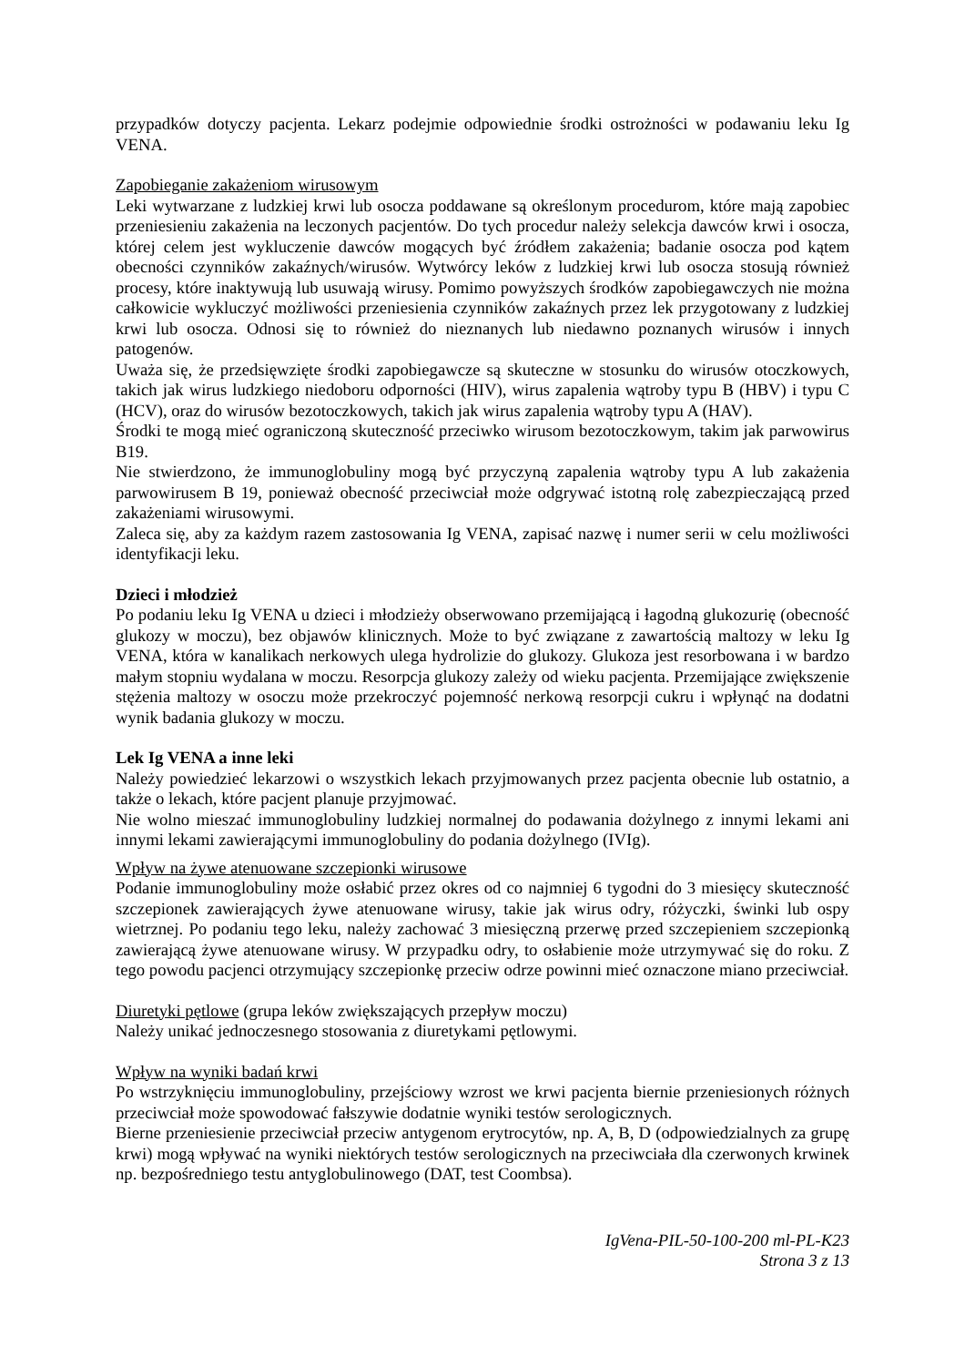przypadków dotyczy pacjenta. Lekarz podejmie odpowiednie środki ostrożności w podawaniu leku Ig VENA.
Zapobieganie zakażeniom wirusowym
Leki wytwarzane z ludzkiej krwi lub osocza poddawane są określonym procedurom, które mają zapobiec przeniesieniu zakażenia na leczonych pacjentów. Do tych procedur należy selekcja dawców krwi i osocza, której celem jest wykluczenie dawców mogących być źródłem zakażenia; badanie osocza pod kątem obecności czynników zakaźnych/wirusów. Wytwórcy leków z ludzkiej krwi lub osocza stosują również procesy, które inaktywują lub usuwają wirusy. Pomimo powyższych środków zapobiegawczych nie można całkowicie wykluczyć możliwości przeniesienia czynników zakaźnych przez lek przygotowany z ludzkiej krwi lub osocza. Odnosi się to również do nieznanych lub niedawno poznanych wirusów i innych patogenów.
Uważa się, że przedsięwzięte środki zapobiegawcze są skuteczne w stosunku do wirusów otoczkowych, takich jak wirus ludzkiego niedoboru odporności (HIV), wirus zapalenia wątroby typu B (HBV) i typu C (HCV), oraz do wirusów bezotoczkowych, takich jak wirus zapalenia wątroby typu A (HAV).
Środki te mogą mieć ograniczoną skuteczność przeciwko wirusom bezotoczkowym, takim jak parwowirus B19.
Nie stwierdzono, że immunoglobuliny mogą być przyczyną zapalenia wątroby typu A lub zakażenia parwowirusem B 19, ponieważ obecność przeciwciał może odgrywać istotną rolę zabezpieczającą przed zakażeniami wirusowymi.
Zaleca się, aby za każdym razem zastosowania Ig VENA, zapisać nazwę i numer serii w celu możliwości identyfikacji leku.
Dzieci i młodzież
Po podaniu leku Ig VENA u dzieci i młodzieży obserwowano przemijającą i łagodną glukozurię (obecność glukozy w moczu), bez objawów klinicznych. Może to być związane z zawartością maltozy w leku Ig VENA, która w kanalikach nerkowych ulega hydrolizie do glukozy. Glukoza jest resorbowana i w bardzo małym stopniu wydalana w moczu. Resorpcja glukozy zależy od wieku pacjenta. Przemijające zwiększenie stężenia maltozy w osoczu może przekroczyć pojemność nerkową resorpcji cukru i wpłynąć na dodatni wynik badania glukozy w moczu.
Lek Ig VENA a inne leki
Należy powiedzieć lekarzowi o wszystkich lekach przyjmowanych przez pacjenta obecnie lub ostatnio, a także o lekach, które pacjent planuje przyjmować.
Nie wolno mieszać immunoglobuliny ludzkiej normalnej do podawania dożylnego z innymi lekami ani innymi lekami zawierającymi immunoglobuliny do podania dożylnego (IVIg).
Wpływ na żywe atenuowane szczepionki wirusowe
Podanie immunoglobuliny może osłabić przez okres od co najmniej 6 tygodni do 3 miesięcy skuteczność szczepionek zawierających żywe atenuowane wirusy, takie jak wirus odry, różyczki, świnki lub ospy wietrznej. Po podaniu tego leku, należy zachować 3 miesięczną przerwę przed szczepieniem szczepionką zawierającą żywe atenuowane wirusy. W przypadku odry, to osłabienie może utrzymywać się do roku. Z tego powodu pacjenci otrzymujący szczepionkę przeciw odrze powinni mieć oznaczone miano przeciwciał.
Diuretyki pętlowe (grupa leków zwiększających przepływ moczu)
Należy unikać jednoczesnego stosowania z diuretykami pętlowymi.
Wpływ na wyniki badań krwi
Po wstrzyknięciu immunoglobuliny, przejściowy wzrost we krwi pacjenta biernie przeniesionych różnych przeciwciał może spowodować fałszywie dodatnie wyniki testów serologicznych.
Bierne przeniesienie przeciwciał przeciw antygenom erytrocytów, np. A, B, D (odpowiedzialnych za grupę krwi) mogą wpływać na wyniki niektórych testów serologicznych na przeciwciała dla czerwonych krwinek np. bezpośredniego testu antyglobulinowego (DAT, test Coombsa).
IgVena-PIL-50-100-200 ml-PL-K23
Strona 3 z 13